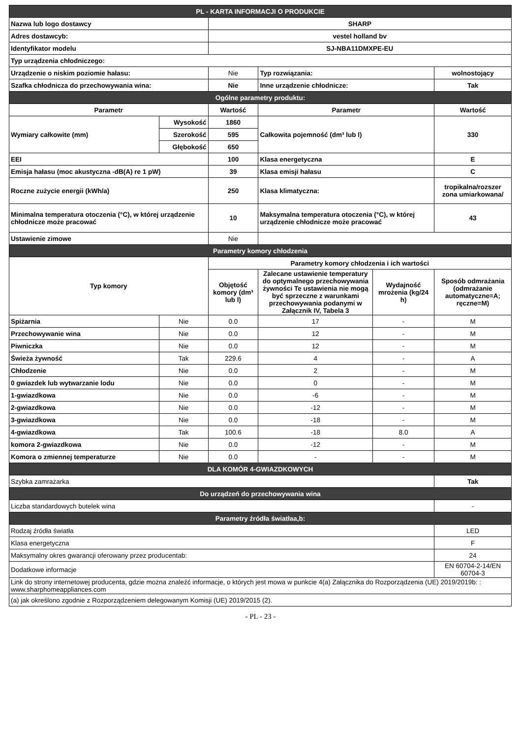| PL - KARTA INFORMACJI O PRODUKCIE | | | | | |
| Nazwa lub logo dostawcy | | SHARP | | | |
| Adres dostawcyb: | | vestel holland bv | | | |
| Identyfikator modelu | | SJ-NBA11DMXPE-EU | | | |
| Typ urządzenia chłodniczego: | | | | | |
| Urządzenie o niskim poziomie hałasu: | | Nie | Typ rozwiązania: | | wolnostojący |
| Szafka chłodnicza do przechowywania wina: | | Nie | Inne urządzenie chłodnicze: | | Tak |
| Ogólne parametry produktu: | | | | | |
| Parametr | | Wartość | Parametr | | Wartość |
| Wymiary całkowite (mm) | Wysokość | 1860 | Całkowita pojemność (dm³ lub l) | | 330 |
| | Szerokość | 595 | | | |
| | Głębokość | 650 | | | |
| EEI | | 100 | Klasa energetyczna | | E |
| Emisja hałasu (moc akustyczna -dB(A) re 1 pW) | | 39 | Klasa emisji hałasu | | C |
| Roczne zużycie energii (kWh/a) | | 250 | Klasa klimatyczna: | | tropikalna/rozszer zona umiarkowana/ |
| Minimalna temperatura otoczenia (°C), w której urządzenie chłodnicze może pracować | | 10 | Maksymalna temperatura otoczenia (°C), w której urządzenie chłodnicze może pracować | | 43 |
| Ustawienie zimowe | | Nie | | | |
| Parametry komory chłodzenia | | | | | |
| Typ komory | | Parametry komory chłodzenia i ich wartości | | | |
| | | Objętość komory (dm³ lub l) | Zalecane ustawienie temperatury do optymalnego przechowywania żywności Te ustawienia nie mogą być sprzeczne z warunkami przechowywania podanymi w Załącznik IV, Tabela 3 | Wydajność mrożenia (kg/24 h) | Sposób odmrażania (odmrażanie automatyczne=A; ręczne=M) |
| Spiżarnia | Nie | 0.0 | 17 | - | M |
| Przechowywanie wina | Nie | 0.0 | 12 | - | M |
| Piwniczka | Nie | 0.0 | 12 | - | M |
| Świeża żywność | Tak | 229.6 | 4 | - | A |
| Chłodzenie | Nie | 0.0 | 2 | - | M |
| 0 gwiazdek lub wytwarzanie lodu | Nie | 0.0 | 0 | - | M |
| 1-gwiazdkowa | Nie | 0.0 | -6 | - | M |
| 2-gwiazdkowa | Nie | 0.0 | -12 | - | M |
| 3-gwiazdkowa | Nie | 0.0 | -18 | - | M |
| 4-gwiazdkowa | Tak | 100.6 | -18 | 8.0 | A |
| komora 2-gwiazdkowa | Nie | 0.0 | -12 | - | M |
| Komora o zmiennej temperaturze | Nie | 0.0 | - | - | M |
| DLA KOMÓR 4-GWIAZDKOWYCH | | | | | |
| Szybka zamrażarka | | | | | Tak |
| Do urządzeń do przechowywania wina | | | | | |
| Liczba standardowych butelek wina | | | | | - |
| Parametry źródła światłaa,b: | | | | | |
| Rodzaj źródła światła | | | | | LED |
| Klasa energetyczna | | | | | F |
| Maksymalny okres gwarancji oferowany przez producentab: | | | | | 24 |
| Dodatkowe informacje | | | | | EN 60704-2-14/EN 60704-3 |
| Link do strony internetowej producenta, gdzie można znaleźć informacje, o których jest mowa w punkcie 4(a) Załącznika do Rozporządzenia (UE) 2019/2019b: : www.sharphomeappliances.com | | | | | |
| (a) jak określono zgodnie z Rozporządzeniem delegowanym Komisji (UE) 2019/2015 (2). | | | | | |
- PL - 23 -